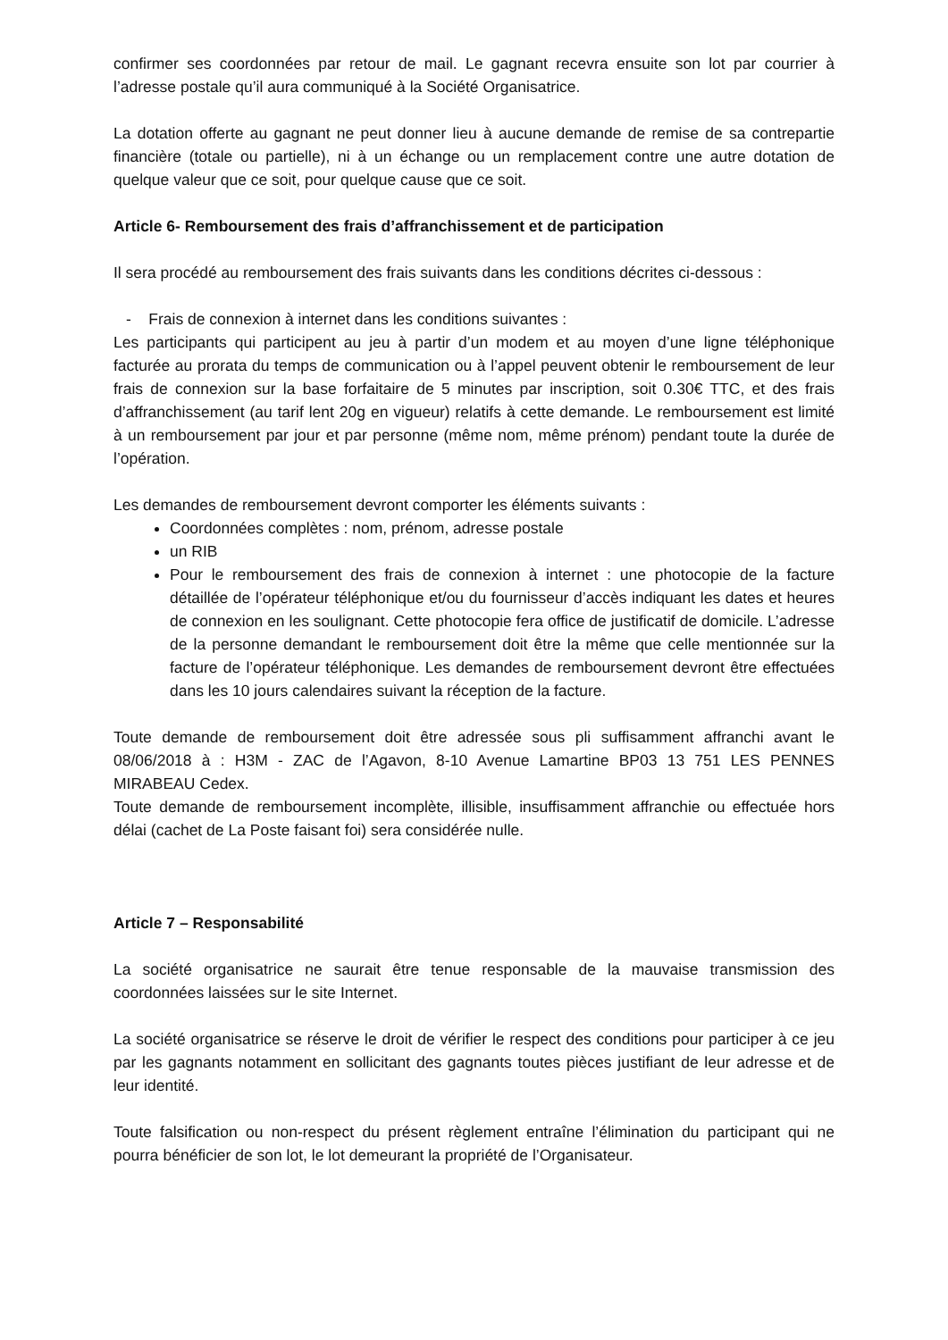confirmer ses coordonnées par retour de mail. Le gagnant recevra ensuite son lot par courrier à l’adresse postale qu’il aura communiqué à la Société Organisatrice.
La dotation offerte au gagnant ne peut donner lieu à aucune demande de remise de sa contrepartie financière (totale ou partielle), ni à un échange ou un remplacement contre une autre dotation de quelque valeur que ce soit, pour quelque cause que ce soit.
Article 6- Remboursement des frais d’affranchissement et de participation
Il sera procédé au remboursement des frais suivants dans les conditions décrites ci-dessous :
- Frais de connexion à internet dans les conditions suivantes :
Les participants qui participent au jeu à partir d’un modem et au moyen d’une ligne téléphonique facturée au prorata du temps de communication ou à l’appel peuvent obtenir le remboursement de leur frais de connexion sur la base forfaitaire de 5 minutes par inscription, soit 0.30€ TTC, et des frais d’affranchissement (au tarif lent 20g en vigueur) relatifs à cette demande. Le remboursement est limité à un remboursement par jour et par personne (même nom, même prénom) pendant toute la durée de l’opération.
Les demandes de remboursement devront comporter les éléments suivants :
Coordonnées complètes : nom, prénom, adresse postale
un RIB
Pour le remboursement des frais de connexion à internet : une photocopie de la facture détaillée de l’opérateur téléphonique et/ou du fournisseur d’accès indiquant les dates et heures de connexion en les soulignant. Cette photocopie fera office de justificatif de domicile. L’adresse de la personne demandant le remboursement doit être la même que celle mentionnée sur la facture de l’opérateur téléphonique. Les demandes de remboursement devront être effectuées dans les 10 jours calendaires suivant la réception de la facture.
Toute demande de remboursement doit être adressée sous pli suffisamment affranchi avant le 08/06/2018 à : H3M - ZAC de l’Agavon, 8-10 Avenue Lamartine BP03 13 751 LES PENNES MIRABEAU Cedex.
Toute demande de remboursement incomplète, illisible, insuffisamment affranchie ou effectuée hors délai (cachet de La Poste faisant foi) sera considérée nulle.
Article 7 – Responsabilité
La société organisatrice ne saurait être tenue responsable de la mauvaise transmission des coordonnées laissées sur le site Internet.
La société organisatrice se réserve le droit de vérifier le respect des conditions pour participer à ce jeu par les gagnants notamment en sollicitant des gagnants toutes pièces justifiant de leur adresse et de leur identité.
Toute falsification ou non-respect du présent règlement entraîne l’élimination du participant qui ne pourra bénéficier de son lot, le lot demeurant la propriété de l’Organisateur.